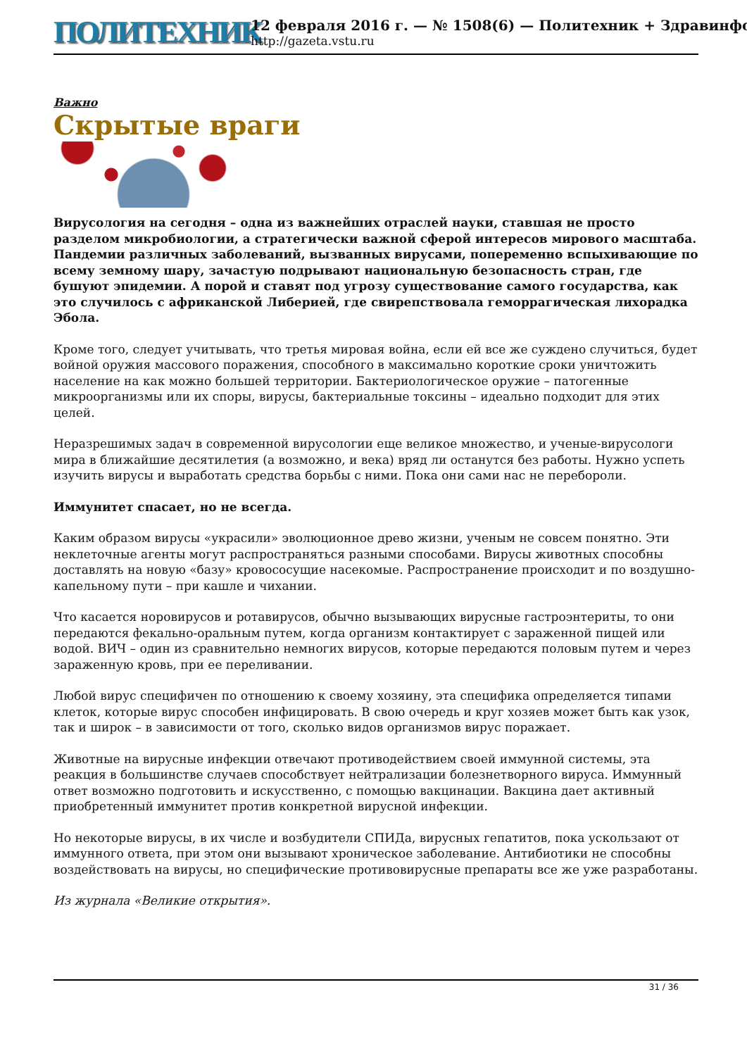ПОЛИТЕХНИК
12 февраля 2016 г. — № 1508(6) — Политехник + Здравинфо
http://gazeta.vstu.ru
Важно
Скрытые враги
Вирусология на сегодня – одна из важнейших отраслей науки, ставшая не просто разделом микробиологии, а стратегически важной сферой интересов мирового масштаба. Пандемии различных заболеваний, вызванных вирусами, попеременно вспыхивающие по всему земному шару, зачастую подрывают национальную безопасность стран, где бушуют эпидемии. А порой и ставят под угрозу существование самого государства, как это случилось с африканской Либерией, где свирепствовала геморрагическая лихорадка Эбола.
Кроме того, следует учитывать, что третья мировая война, если ей все же суждено случиться, будет войной оружия массового поражения, способного в максимально короткие сроки уничтожить население на как можно большей территории. Бактериологическое оружие – патогенные микроорганизмы или их споры, вирусы, бактериальные токсины – идеально подходит для этих целей.
Неразрешимых задач в современной вирусологии еще великое множество, и ученые-вирусологи мира в ближайшие десятилетия (а возможно, и века) вряд ли останутся без работы. Нужно успеть изучить вирусы и выработать средства борьбы с ними. Пока они сами нас не перебороли.
Иммунитет спасает, но не всегда.
Каким образом вирусы «украсили» эволюционное древо жизни, ученым не совсем понятно. Эти неклеточные агенты могут распространяться разными способами. Вирусы животных способны доставлять на новую «базу» кровососущие насекомые. Распространение происходит и по воздушно-капельному пути – при кашле и чихании.
Что касается норовирусов и ротавирусов, обычно вызывающих вирусные гастроэнтериты, то они передаются фекально-оральным путем, когда организм контактирует с зараженной пищей или водой. ВИЧ – один из сравнительно немногих вирусов, которые передаются половым путем и через зараженную кровь, при ее переливании.
Любой вирус специфичен по отношению к своему хозяину, эта специфика определяется типами клеток, которые вирус способен инфицировать. В свою очередь и круг хозяев может быть как узок, так и широк – в зависимости от того, сколько видов организмов вирус поражает.
Животные на вирусные инфекции отвечают противодействием своей иммунной системы, эта реакция в большинстве случаев способствует нейтрализации болезнетворного вируса. Иммунный ответ возможно подготовить и искусственно, с помощью вакцинации. Вакцина дает активный приобретенный иммунитет против конкретной вирусной инфекции.
Но некоторые вирусы, в их числе и возбудители СПИДа, вирусных гепатитов, пока ускользают от иммунного ответа, при этом они вызывают хроническое заболевание. Антибиотики не способны воздействовать на вирусы, но специфические противовирусные препараты все же уже разработаны.
Из журнала «Великие открытия».
31 / 36